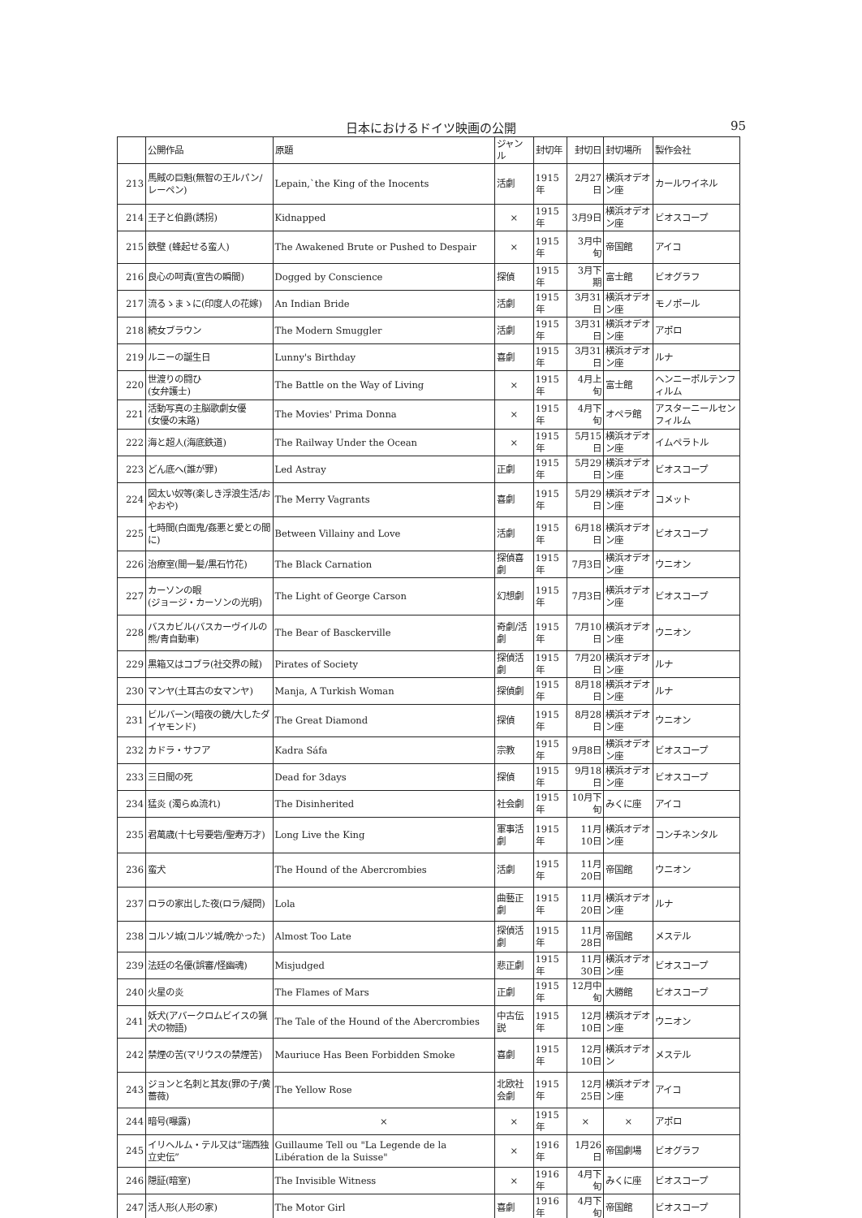日本におけるドイツ映画の公開 95
| | 公開作品 | 原題 | ジャンル | 封切年 | 封切日 | 封切場所 | 製作会社 |
| --- | --- | --- | --- | --- | --- | --- | --- |
| 213 | 馬賊の巨魁(無智の王ルパン/レーペン) | Lepain,`the King of the Inocents | 活劇 | 1915年 | 2月27日 | 横浜オデオン座 | カールワイネル |
| 214 | 王子と伯爵(誘拐) | Kidnapped | × | 1915年 | 3月9日 | 横浜オデオン座 | ビオスコープ |
| 215 | 鉄壁 (蜂起せる蛮人) | The Awakened Brute or Pushed to Despair | × | 1915年 | 3月中旬 | 帝国館 | アイコ |
| 216 | 良心の呵責(宣告の瞬間) | Dogged by Conscience | 探偵 | 1915年 | 3月下期 | 富士館 | ビオグラフ |
| 217 | 流るゝまゝに(印度人の花嫁) | An Indian Bride | 活劇 | 1915年 | 3月31日 | 横浜オデオン座 | モノポール |
| 218 | 続女ブラウン | The Modern Smuggler | 活劇 | 1915年 | 3月31日 | 横浜オデオン座 | アポロ |
| 219 | ルニーの誕生日 | Lunny's Birthday | 喜劇 | 1915年 | 3月31日 | 横浜オデオン座 | ルナ |
| 220 | 世渡りの闘ひ (女弁護士) | The Battle on the Way of Living | × | 1915年 | 4月上旬 | 富士館 | ヘンニーポルテンフィルム |
| 221 | 活動写真の主脳歌劇女優 (女優の末路) | The Movies' Prima Donna | × | 1915年 | 4月下旬 | オペラ館 | アスターニールセンフィルム |
| 222 | 海と超人(海底鉄道) | The Railway Under the Ocean | × | 1915年 | 5月15日 | 横浜オデオン座 | イムペラトル |
| 223 | どん底へ(誰が罪) | Led Astray | 正劇 | 1915年 | 5月29日 | 横浜オデオン座 | ビオスコープ |
| 224 | 図太い奴等(楽しき浮浪生活/おやおや) | The Merry Vagrants | 喜劇 | 1915年 | 5月29日 | 横浜オデオン座 | コメット |
| 225 | 七時間(白面鬼/姦悪と愛との間に) | Between Villainy and Love | 活劇 | 1915年 | 6月18日 | 横浜オデオン座 | ビオスコープ |
| 226 | 治療室(間一髪/黒石竹花) | The Black Carnation | 探偵喜劇 | 1915年 | 7月3日 | 横浜オデオン座 | ウニオン |
| 227 | カーソンの眼 (ジョージ・カーソンの光明) | The Light of George Carson | 幻想劇 | 1915年 | 7月3日 | 横浜オデオン座 | ビオスコープ |
| 228 | バスカビル(バスカーヴイルの熊/青自動車) | The Bear of Basckerville | 奇劇/活劇 | 1915年 | 7月10日 | 横浜オデオン座 | ウニオン |
| 229 | 黒箱又はコブラ(社交界の賊) | Pirates of Society | 探偵活劇 | 1915年 | 7月20日 | 横浜オデオン座 | ルナ |
| 230 | マンヤ(土耳古の女マンヤ) | Manja, A Turkish Woman | 探偵劇 | 1915年 | 8月18日 | 横浜オデオン座 | ルナ |
| 231 | ビルバーン(暗夜の鏡/大したダイヤモンド) | The Great Diamond | 探偵 | 1915年 | 8月28日 | 横浜オデオン座 | ウニオン |
| 232 | カドラ・サフア | Kadra Sáfa | 宗教 | 1915年 | 9月8日 | 横浜オデオン座 | ビオスコープ |
| 233 | 三日間の死 | Dead for 3days | 探偵 | 1915年 | 9月18日 | 横浜オデオン座 | ビオスコープ |
| 234 | 猛炎 (濁らぬ流れ) | The Disinherited | 社会劇 | 1915年 | 10月下旬 | みくに座 | アイコ |
| 235 | 君萬歳(十七号要砦/聖寿万才) | Long Live the King | 軍事活劇 | 1915年 | 11月10日 | 横浜オデオン座 | コンチネンタル |
| 236 | 蛮犬 | The Hound of the Abercrombies | 活劇 | 1915年 | 11月20日 | 帝国館 | ウニオン |
| 237 | ロラの家出した夜(ロラ/疑問) | Lola | 曲藝正劇 | 1915年 | 11月20日 | 横浜オデオン座 | ルナ |
| 238 | コルソ城(コルツ城/晩かった) | Almost Too Late | 探偵活劇 | 1915年 | 11月28日 | 帝国館 | メステル |
| 239 | 法廷の名優(誤審/怪幽魂) | Misjudged | 悲正劇 | 1915年 | 11月30日 | 横浜オデオン座 | ビオスコープ |
| 240 | 火星の炎 | The Flames of Mars | 正劇 | 1915年 | 12月中旬 | 大勝館 | ビオスコープ |
| 241 | 妖犬(アバークロムビイスの猟犬の物語) | The Tale of the Hound of the Abercrombies | 中古伝説 | 1915年 | 12月10日 | 横浜オデオン座 | ウニオン |
| 242 | 禁煙の苦(マリウスの禁煙苦) | Mauriuce Has Been Forbidden Smoke | 喜劇 | 1915年 | 12月10日 | 横浜オデオン | メステル |
| 243 | ジョンと名刺と其友(罪の子/黄薔薇) | The Yellow Rose | 北欧社会劇 | 1915年 | 12月25日 | 横浜オデオン座 | アイコ |
| 244 | 暗号(曝露) | × | × | 1915年 | × | × | アポロ |
| 245 | イリヘルム・テル又は”瑞西独立史伝” | Guillaume Tell ou "La Legende de la Libération de la Suisse" | × | 1916年 | 1月26日 | 帝国劇場 | ビオグラフ |
| 246 | 隠証(暗室) | The Invisible Witness | × | 1916年 | 4月下旬 | みくに座 | ビオスコープ |
| 247 | 活人形(人形の家) | The Motor Girl | 喜劇 | 1916年 | 4月下旬 | 帝国館 | ビオスコープ |